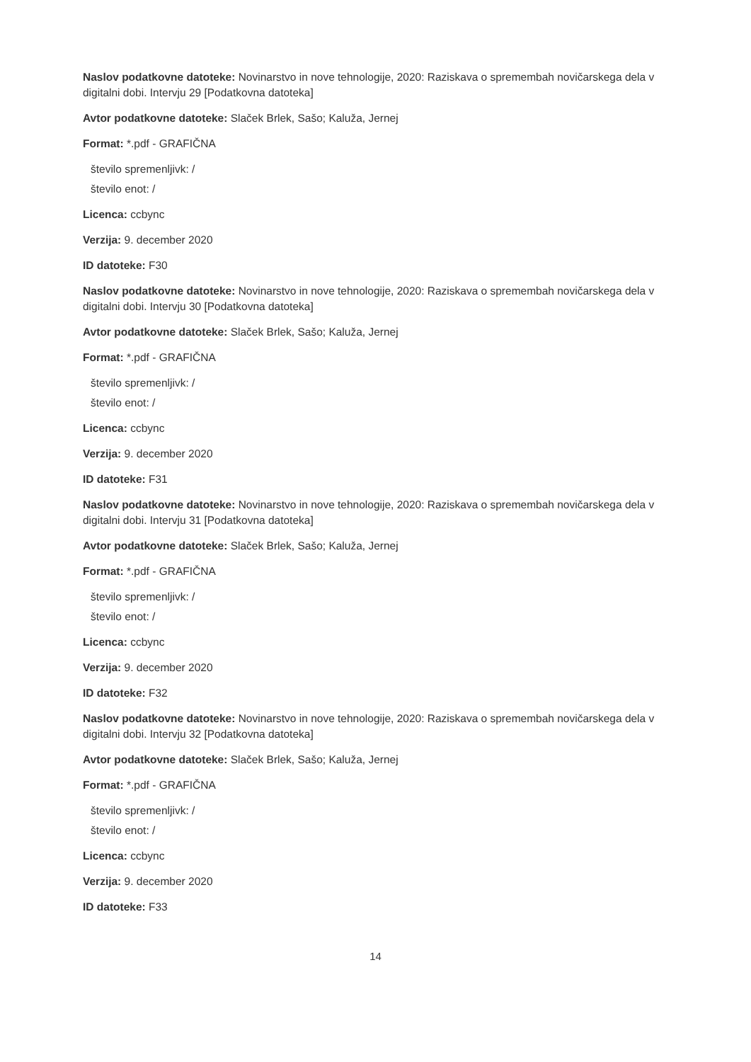Naslov podatkovne datoteke: Novinarstvo in nove tehnologije, 2020: Raziskava o spremembah novičarskega dela v digitalni dobi. Intervju 29 [Podatkovna datoteka]
Avtor podatkovne datoteke: Slaček Brlek, Sašo; Kaluža, Jernej
Format: *.pdf - GRAFIČNA
število spremenljivk: /
število enot: /
Licenca: ccbync
Verzija: 9. december 2020
ID datoteke: F30
Naslov podatkovne datoteke: Novinarstvo in nove tehnologije, 2020: Raziskava o spremembah novičarskega dela v digitalni dobi. Intervju 30 [Podatkovna datoteka]
Avtor podatkovne datoteke: Slaček Brlek, Sašo; Kaluža, Jernej
Format: *.pdf - GRAFIČNA
število spremenljivk: /
število enot: /
Licenca: ccbync
Verzija: 9. december 2020
ID datoteke: F31
Naslov podatkovne datoteke: Novinarstvo in nove tehnologije, 2020: Raziskava o spremembah novičarskega dela v digitalni dobi. Intervju 31 [Podatkovna datoteka]
Avtor podatkovne datoteke: Slaček Brlek, Sašo; Kaluža, Jernej
Format: *.pdf - GRAFIČNA
število spremenljivk: /
število enot: /
Licenca: ccbync
Verzija: 9. december 2020
ID datoteke: F32
Naslov podatkovne datoteke: Novinarstvo in nove tehnologije, 2020: Raziskava o spremembah novičarskega dela v digitalni dobi. Intervju 32 [Podatkovna datoteka]
Avtor podatkovne datoteke: Slaček Brlek, Sašo; Kaluža, Jernej
Format: *.pdf - GRAFIČNA
število spremenljivk: /
število enot: /
Licenca: ccbync
Verzija: 9. december 2020
ID datoteke: F33
14